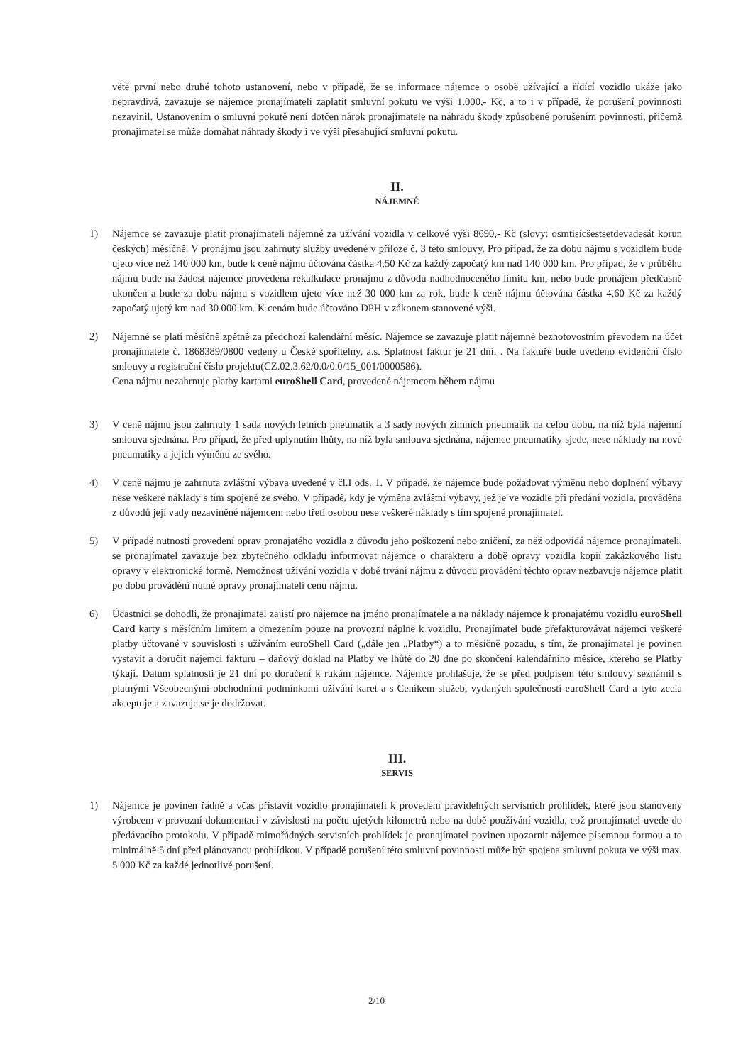větě první nebo druhé tohoto ustanovení, nebo v případě, že se informace nájemce o osobě užívající a řídící vozidlo ukáže jako nepravdivá, zavazuje se nájemce pronajímateli zaplatit smluvní pokutu ve výši 1.000,- Kč, a to i v případě, že porušení povinnosti nezavinil. Ustanovením o smluvní pokutě není dotčen nárok pronajímatele na náhradu škody způsobené porušením povinnosti, přičemž pronajímatel se může domáhat náhrady škody i ve výši přesahující smluvní pokutu.
II.
NÁJEMNÉ
1) Nájemce se zavazuje platit pronajímateli nájemné za užívání vozidla v celkové výši 8690,- Kč (slovy: osmtisícšestsetdevadesát korun českých) měsíčně. V pronájmu jsou zahrnuty služby uvedené v příloze č. 3 této smlouvy. Pro případ, že za dobu nájmu s vozidlem bude ujeto více než 140 000 km, bude k ceně nájmu účtována částka 4,50 Kč za každý započatý km nad 140 000 km. Pro případ, že v průběhu nájmu bude na žádost nájemce provedena rekalkulace pronájmu z důvodu nadhodnoceného limitu km, nebo bude pronájem předčasně ukončen a bude za dobu nájmu s vozidlem ujeto více než 30 000 km za rok, bude k ceně nájmu účtována částka 4,60 Kč za každý započatý ujetý km nad 30 000 km. K cenám bude účtováno DPH v zákonem stanovené výši.
2) Nájemné se platí měsíčně zpětně za předchozí kalendářní měsíc. Nájemce se zavazuje platit nájemné bezhotovostním převodem na účet pronajímatele č. 1868389/0800 vedený u České spořitelny, a.s. Splatnost faktur je 21 dní. . Na faktuře bude uvedeno evidenční číslo smlouvy a registrační číslo projektu(CZ.02.3.62/0.0/0.0/15_001/0000586).
Cena nájmu nezahrnuje platby kartami euroShell Card, provedené nájemcem během nájmu
3) V ceně nájmu jsou zahrnuty 1 sada nových letních pneumatik a 3 sady nových zimních pneumatik na celou dobu, na níž byla nájemní smlouva sjednána. Pro případ, že před uplynutím lhůty, na níž byla smlouva sjednána, nájemce pneumatiky sjede, nese náklady na nové pneumatiky a jejich výměnu ze svého.
4) V ceně nájmu je zahrnuta zvláštní výbava uvedené v čl.I ods. 1. V případě, že nájemce bude požadovat výměnu nebo doplnění výbavy nese veškeré náklady s tím spojené ze svého. V případě, kdy je výměna zvláštní výbavy, jež je ve vozidle při předání vozidla, prováděna z důvodů její vady nezaviněné nájemcem nebo třetí osobou nese veškeré náklady s tím spojené pronajímatel.
5) V případě nutnosti provedení oprav pronajatého vozidla z důvodu jeho poškození nebo zničení, za něž odpovídá nájemce pronajímateli, se pronajímatel zavazuje bez zbytečného odkladu informovat nájemce o charakteru a době opravy vozidla kopií zakázkového listu opravy v elektronické formě. Nemožnost užívání vozidla v době trvání nájmu z důvodu provádění těchto oprav nezbavuje nájemce platit po dobu provádění nutné opravy pronajímateli cenu nájmu.
6) Účastníci se dohodli, že pronajímatel zajistí pro nájemce na jméno pronajímatele a na náklady nájemce k pronajatému vozidlu euroShell Card karty s měsíčním limitem a omezením pouze na provozní náplně k vozidlu. Pronajímatel bude přefakturovávat nájemci veškeré platby účtované v souvislosti s užíváním euroShell Card („dále jen „Platby“) a to měsíčně pozadu, s tím, že pronajímatel je povinen vystavit a doručit nájemci fakturu – daňový doklad na Platby ve lhůtě do 20 dne po skončení kalendářního měsíce, kterého se Platby týkají. Datum splatnosti je 21 dní po doručení k rukám nájemce. Nájemce prohlašuje, že se před podpisem této smlouvy seznámil s platnými Všeobecnými obchodními podmínkami užívání karet a s Ceníkem služeb, vydaných společností euroShell Card a tyto zcela akceptuje a zavazuje se je dodržovat.
III.
SERVIS
1) Nájemce je povinen řádně a včas přistavit vozidlo pronajímateli k provedení pravidelných servisních prohlídek, které jsou stanoveny výrobcem v provozní dokumentaci v závislosti na počtu ujetých kilometrů nebo na době používání vozidla, což pronajímatel uvede do předávacího protokolu. V případě mimořádných servisních prohlídek je pronajímatel povinen upozornit nájemce písemnou formou a to minimálně 5 dní před plánovanou prohlídkou. V případě porušení této smluvní povinnosti může být spojena smluvní pokuta ve výši max. 5 000 Kč za každé jednotlivé porušení.
2/10